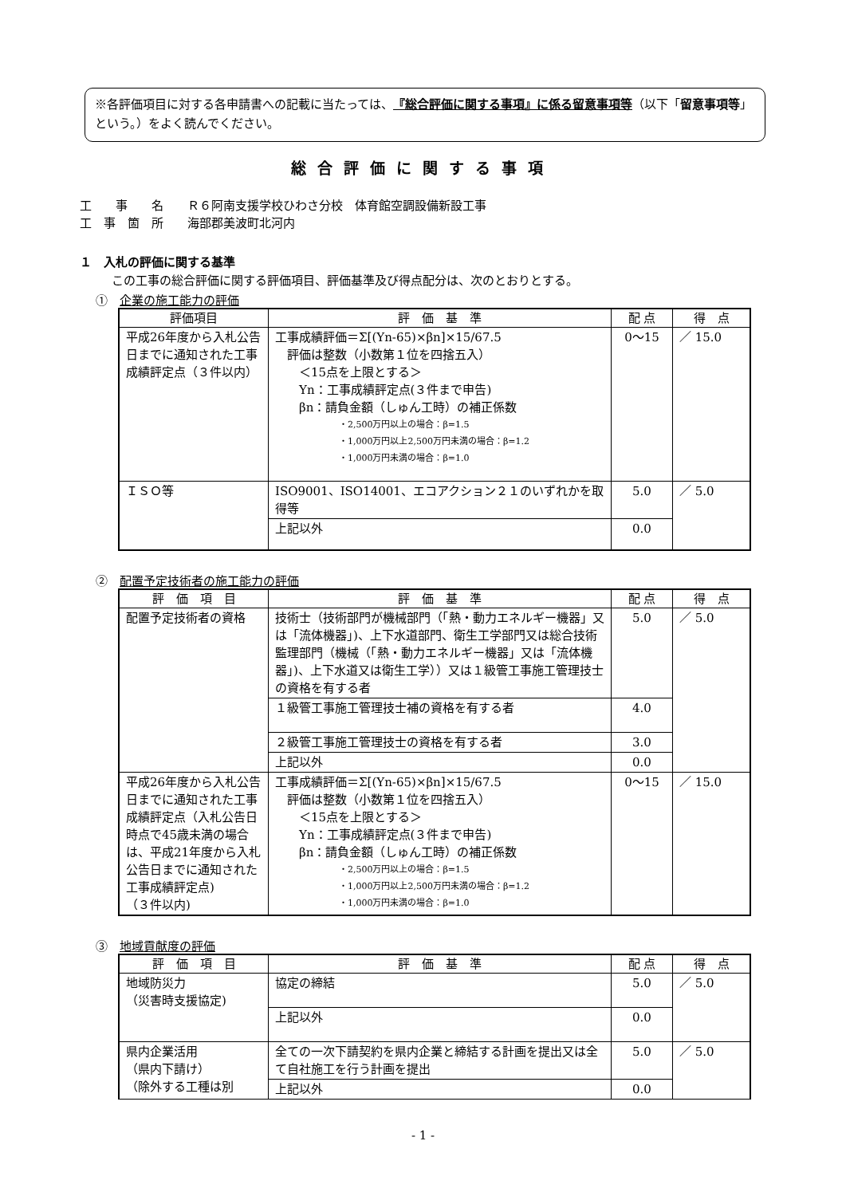※各評価項目に対する各申請書への記載に当たっては、『総合評価に関する事項』に係る留意事項等（以下「留意事項等」という。）をよく読んでください。
総合評価に関する事項
工　　事　　名　　Ｒ６阿南支援学校ひわさ分校　体育館空調設備新設工事
工　事　箇　所　　海部郡美波町北河内
１　入札の評価に関する基準
この工事の総合評価に関する評価項目、評価基準及び得点配分は、次のとおりとする。
①　企業の施工能力の評価
| 評価項目 | 評 価 基 準 | 配 点 | 得 点 |
| --- | --- | --- | --- |
| 平成26年度から入札公告日までに通知された工事成績評定点（３件以内） | 工事成績評価＝Σ[(Yn-65)×βn]×15/67.5 評価は整数（小数第１位を四捨五入） ＜15点を上限とする＞ Yn：工事成績評定点(３件まで申告) βn：請負金額（しゅん工時）の補正係数 ・2,500万円以上の場合：β=1.5 ・1,000万円以上2,500万円未満の場合：β=1.2 ・1,000万円未満の場合：β=1.0 | 0～15 | ／ 15.0 |
| ＩＳＯ等 | ISO9001、ISO14001、エコアクション２１のいずれかを取得等 | 5.0 | ／ 5.0 |
| | 上記以外 | 0.0 | |
②　配置予定技術者の施工能力の評価
| 評 価 項 目 | 評 価 基 準 | 配 点 | 得 点 |
| --- | --- | --- | --- |
| 配置予定技術者の資格 | 技術士（技術部門が機械部門（「熱・動力エネルギー機器」又は「流体機器」)、上下水道部門、衛生工学部門又は総合技術監理部門（機械（「熱・動力エネルギー機器」又は「流体機器」)、上下水道又は衛生工学））又は１級管工事施工管理技士の資格を有する者 | 5.0 | ／ 5.0 |
| | １級管工事施工管理技士補の資格を有する者 | 4.0 | |
| | ２級管工事施工管理技士の資格を有する者 | 3.0 | |
| | 上記以外 | 0.0 | |
| 平成26年度から入札公告日までに通知された工事成績評定点（入札公告日時点で45歳未満の場合は、平成21年度から入札公告日までに通知された工事成績評定点) （３件以内) | 工事成績評価＝Σ[(Yn-65)×βn]×15/67.5 評価は整数（小数第１位を四捨五入） ＜15点を上限とする＞ Yn：工事成績評定点(３件まで申告) βn：請負金額（しゅん工時）の補正係数 ・2,500万円以上の場合：β=1.5 ・1,000万円以上2,500万円未満の場合：β=1.2 ・1,000万円未満の場合：β=1.0 | 0～15 | ／ 15.0 |
③　地域貢献度の評価
| 評 価 項 目 | 評 価 基 準 | 配 点 | 得 点 |
| --- | --- | --- | --- |
| 地域防災力 （災害時支援協定) | 協定の締結 | 5.0 | ／ 5.0 |
| | 上記以外 | 0.0 | |
| 県内企業活用 （県内下請け） （除外する工種は別 | 全ての一次下請契約を県内企業と締結する計画を提出又は全て自社施工を行う計画を提出 | 5.0 | ／ 5.0 |
| | 上記以外 | 0.0 | |
- 1 -